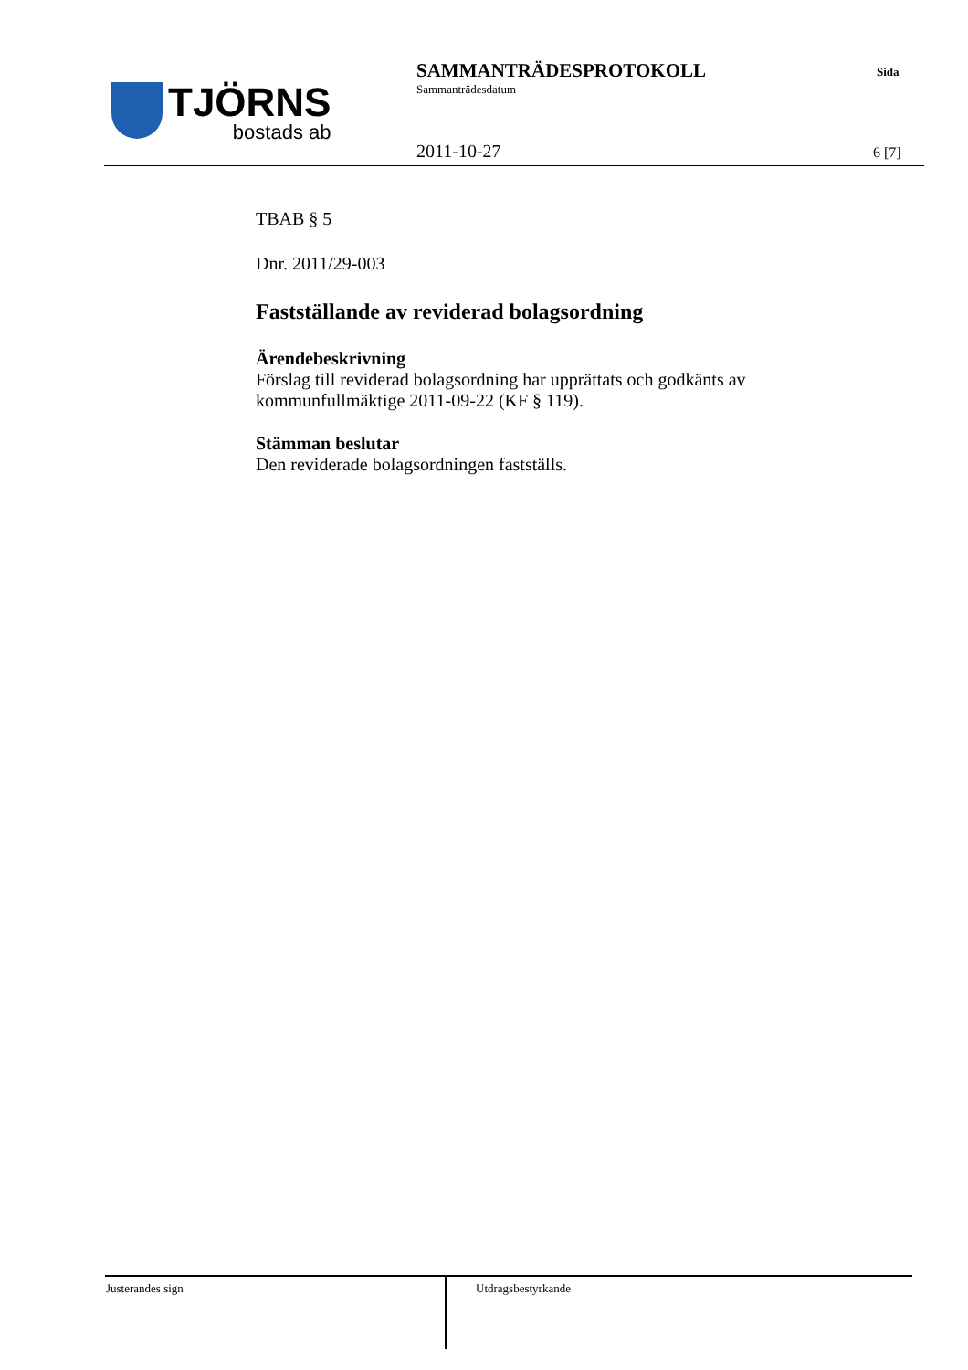TJÖRNS
bostads ab
SAMMANTRÄDESPROTOKOLL
Sammanträdesdatum
Sida
2011-10-27 6 [7]
TBAB § 5
Dnr. 2011/29-003
Fastställande av reviderad bolagsordning
Ärendebeskrivning
Förslag till reviderad bolagsordning har upprättats och godkänts av kommunfullmäktige 2011-09-22 (KF § 119).
Stämman beslutar
Den reviderade bolagsordningen fastställs.
Justerandes sign
Utdragsbestyrkande